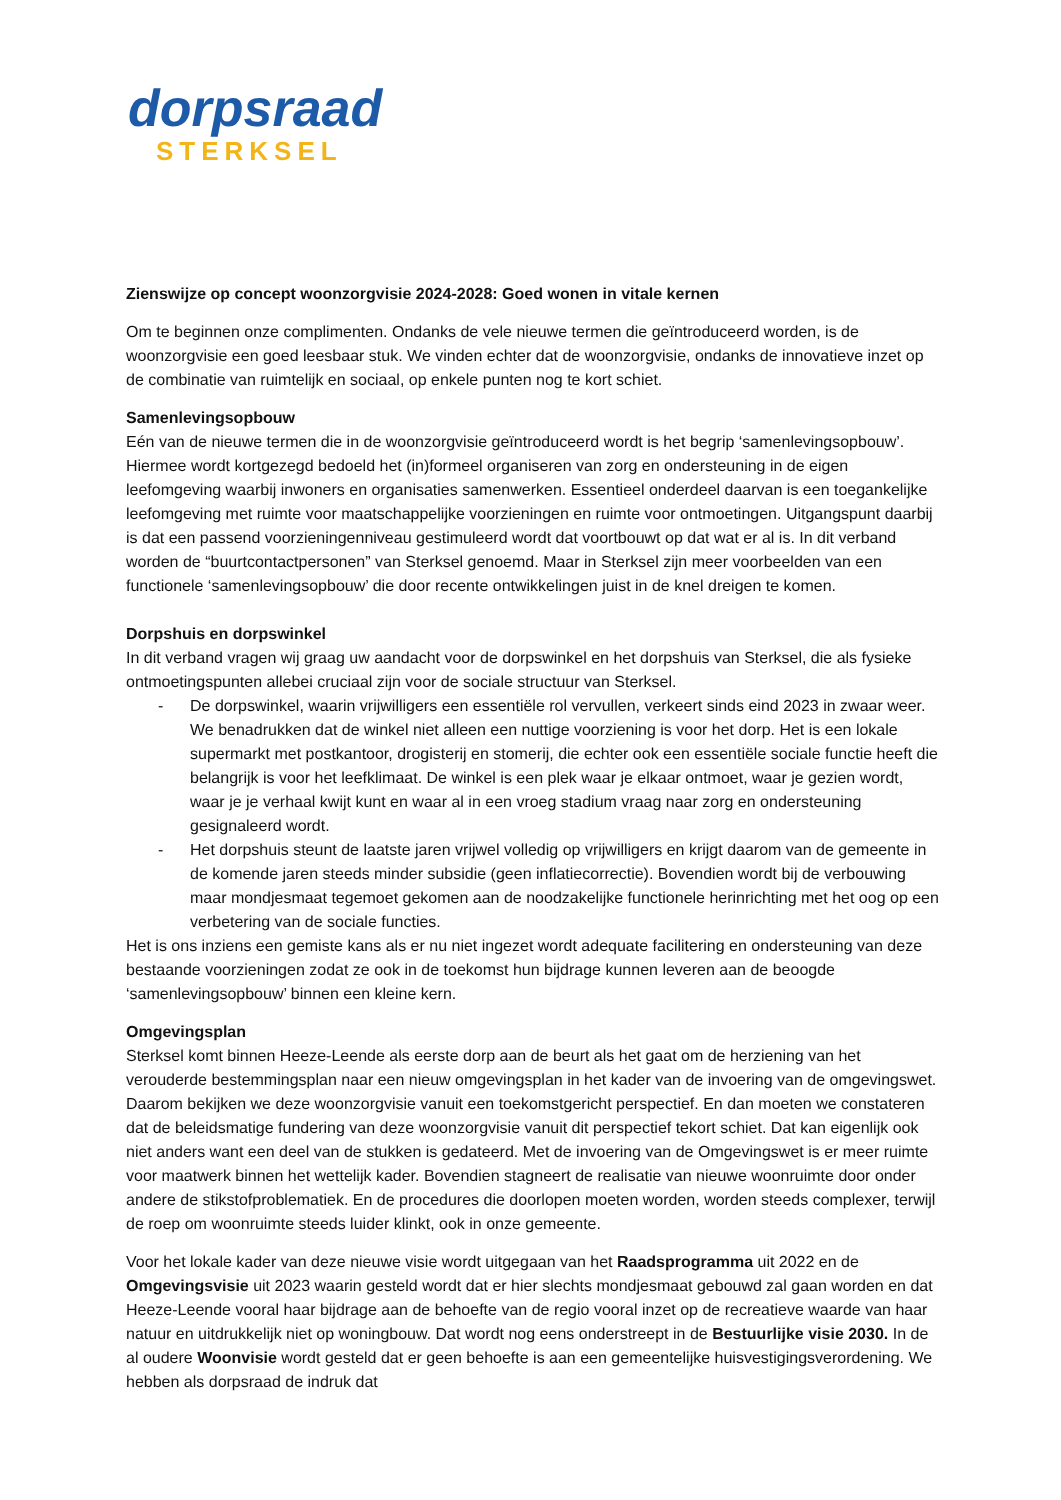dorpsraad
STERKSEL
Zienswijze op concept woonzorgvisie 2024-2028: Goed wonen in vitale kernen
Om te beginnen onze complimenten. Ondanks de vele nieuwe termen die geïntroduceerd worden, is de woonzorgvisie een goed leesbaar stuk. We vinden echter dat de woonzorgvisie, ondanks de innovatieve inzet op de combinatie van ruimtelijk en sociaal, op enkele punten nog te kort schiet.
Samenlevingsopbouw
Eén van de nieuwe termen die in de woonzorgvisie geïntroduceerd wordt is het begrip ‘samenlevingsopbouw’. Hiermee wordt kortgezegd bedoeld het (in)formeel organiseren van zorg en ondersteuning in de eigen leefomgeving waarbij inwoners en organisaties samenwerken. Essentieel onderdeel daarvan is een toegankelijke leefomgeving met ruimte voor maatschappelijke voorzieningen en ruimte voor ontmoetingen. Uitgangspunt daarbij is dat een passend voorzieningenniveau gestimuleerd wordt dat voortbouwt op dat wat er al is. In dit verband worden de “buurtcontactpersonen” van Sterksel genoemd. Maar in Sterksel zijn meer voorbeelden van een functionele ‘samenlevingsopbouw’ die door recente ontwikkelingen juist in de knel dreigen te komen.
Dorpshuis en dorpswinkel
In dit verband vragen wij graag uw aandacht voor de dorpswinkel en het dorpshuis van Sterksel, die als fysieke ontmoetingspunten allebei cruciaal zijn voor de sociale structuur van Sterksel.
- De dorpswinkel, waarin vrijwilligers een essentiële rol vervullen, verkeert sinds eind 2023 in zwaar weer. We benadrukken dat de winkel niet alleen een nuttige voorziening is voor het dorp. Het is een lokale supermarkt met postkantoor, drogisterij en stomerij, die echter ook een essentiële sociale functie heeft die belangrijk is voor het leefklimaat. De winkel is een plek waar je elkaar ontmoet, waar je gezien wordt, waar je je verhaal kwijt kunt en waar al in een vroeg stadium vraag naar zorg en ondersteuning gesignaleerd wordt.
- Het dorpshuis steunt de laatste jaren vrijwel volledig op vrijwilligers en krijgt daarom van de gemeente in de komende jaren steeds minder subsidie (geen inflatiecorrectie). Bovendien wordt bij de verbouwing maar mondjesmaat tegemoet gekomen aan de noodzakelijke functionele herinrichting met het oog op een verbetering van de sociale functies.
Het is ons inziens een gemiste kans als er nu niet ingezet wordt adequate facilitering en ondersteuning van deze bestaande voorzieningen zodat ze ook in de toekomst hun bijdrage kunnen leveren aan de beoogde ‘samenlevingsopbouw’ binnen een kleine kern.
Omgevingsplan
Sterksel komt binnen Heeze-Leende als eerste dorp aan de beurt als het gaat om de herziening van het verouderde bestemmingsplan naar een nieuw omgevingsplan in het kader van de invoering van de omgevingswet. Daarom bekijken we deze woonzorgvisie vanuit een toekomstgericht perspectief. En dan moeten we constateren dat de beleidsmatige fundering van deze woonzorgvisie vanuit dit perspectief tekort schiet. Dat kan eigenlijk ook niet anders want een deel van de stukken is gedateerd. Met de invoering van de Omgevingswet is er meer ruimte voor maatwerk binnen het wettelijk kader. Bovendien stagneert de realisatie van nieuwe woonruimte door onder andere de stikstofproblematiek. En de procedures die doorlopen moeten worden, worden steeds complexer, terwijl de roep om woonruimte steeds luider klinkt, ook in onze gemeente.
Voor het lokale kader van deze nieuwe visie wordt uitgegaan van het Raadsprogramma uit 2022 en de Omgevingsvisie uit 2023 waarin gesteld wordt dat er hier slechts mondjesmaat gebouwd zal gaan worden en dat Heeze-Leende vooral haar bijdrage aan de behoefte van de regio vooral inzet op de recreatieve waarde van haar natuur en uitdrukkelijk niet op woningbouw. Dat wordt nog eens onderstreept in de Bestuurlijke visie 2030. In de al oudere Woonvisie wordt gesteld dat er geen behoefte is aan een gemeentelijke huisvestigingsverordening. We hebben als dorpsraad de indruk dat